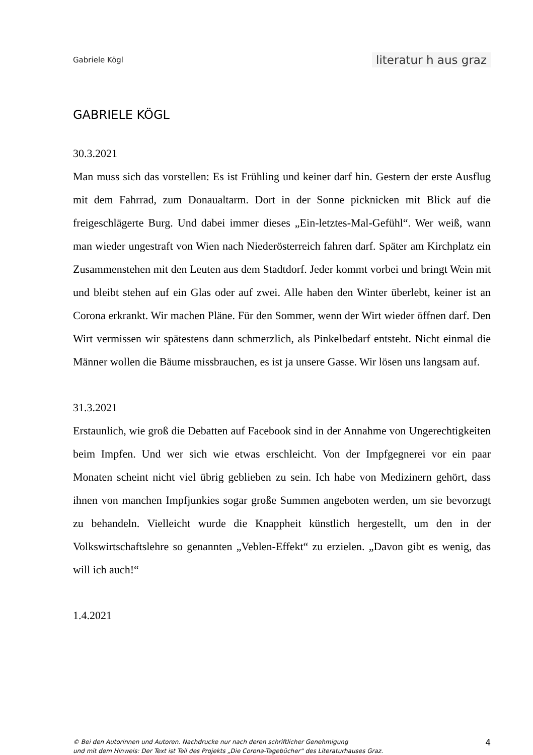Gabriele Kögl literatur h aus graz
GABRIELE KÖGL
30.3.2021
Man muss sich das vorstellen: Es ist Frühling und keiner darf hin. Gestern der erste Ausflug mit dem Fahrrad, zum Donaualtarm. Dort in der Sonne picknicken mit Blick auf die freigeschlägerte Burg. Und dabei immer dieses „Ein-letztes-Mal-Gefühl“. Wer weiß, wann man wieder ungestraft von Wien nach Niederösterreich fahren darf. Später am Kirchplatz ein Zusammenstehen mit den Leuten aus dem Stadtdorf. Jeder kommt vorbei und bringt Wein mit und bleibt stehen auf ein Glas oder auf zwei. Alle haben den Winter überlebt, keiner ist an Corona erkrankt. Wir machen Pläne. Für den Sommer, wenn der Wirt wieder öffnen darf. Den Wirt vermissen wir spätestens dann schmerzlich, als Pinkelbedarf entsteht. Nicht einmal die Männer wollen die Bäume missbrauchen, es ist ja unsere Gasse. Wir lösen uns langsam auf.
31.3.2021
Erstaunlich, wie groß die Debatten auf Facebook sind in der Annahme von Ungerechtigkeiten beim Impfen. Und wer sich wie etwas erschleicht. Von der Impfgegnerei vor ein paar Monaten scheint nicht viel übrig geblieben zu sein. Ich habe von Medizinern gehört, dass ihnen von manchen Impfjunkies sogar große Summen angeboten werden, um sie bevorzugt zu behandeln. Vielleicht wurde die Knappheit künstlich hergestellt, um den in der Volkswirtschaftslehre so genannten „Veblen-Effekt“ zu erzielen. „Davon gibt es wenig, das will ich auch!“
1.4.2021
© Bei den Autorinnen und Autoren. Nachdrucke nur nach deren schriftlicher Genehmigung
und mit dem Hinweis: Der Text ist Teil des Projekts „Die Corona-Tagebücher“ des Literaturhauses Graz.
4